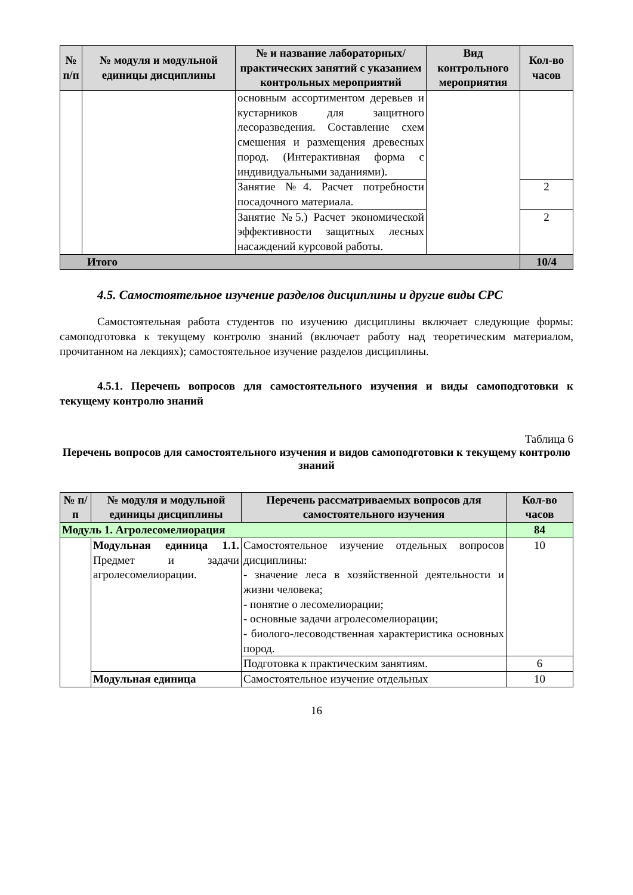| № п/п | № модуля и модульной единицы дисциплины | № и название лабораторных/ практических занятий с указанием контрольных мероприятий | Вид контрольного мероприятия | Кол-во часов |
| --- | --- | --- | --- | --- |
| | | основным ассортиментом деревьев и кустарников для защитного лесоразведения. Составление схем смешения и размещения древесных пород. (Интерактивная форма с индивидуальными заданиями). | | |
| | | Занятие №4. Расчет потребности посадочного материала. | | 2 |
| | | Занятие №5.) Расчет экономической эффективности защитных лесных насаждений курсовой работы. | | 2 |
| Итого | | | | 10/4 |
4.5. Самостоятельное изучение разделов дисциплины и другие виды СРС
Самостоятельная работа студентов по изучению дисциплины включает следующие формы: самоподготовка к текущему контролю знаний (включает работу над теоретическим материалом, прочитанном на лекциях); самостоятельное изучение разделов дисциплины.
4.5.1. Перечень вопросов для самостоятельного изучения и виды самоподготовки к текущему контролю знаний
Таблица 6
Перечень вопросов для самостоятельного изучения и видов самоподготовки к текущему контролю знаний
| № п/п | № модуля и модульной единицы дисциплины | Перечень рассматриваемых вопросов для самостоятельного изучения | Кол-во часов |
| --- | --- | --- | --- |
| Модуль 1. Агролесомелиорация | | | 84 |
| | Модульная единица 1.1. Предмет и задачи агролесомелиорации. | Самостоятельное изучение отдельных вопросов дисциплины: - значение леса в хозяйственной деятельности и жизни человека; - понятие о лесомелиорации; - основные задачи агролесомелиорации; - биолого-лесоводственная характеристика основных пород. | 10 |
| | | Подготовка к практическим занятиям. | 6 |
| | Модульная единица | Самостоятельное изучение отдельных | 10 |
16